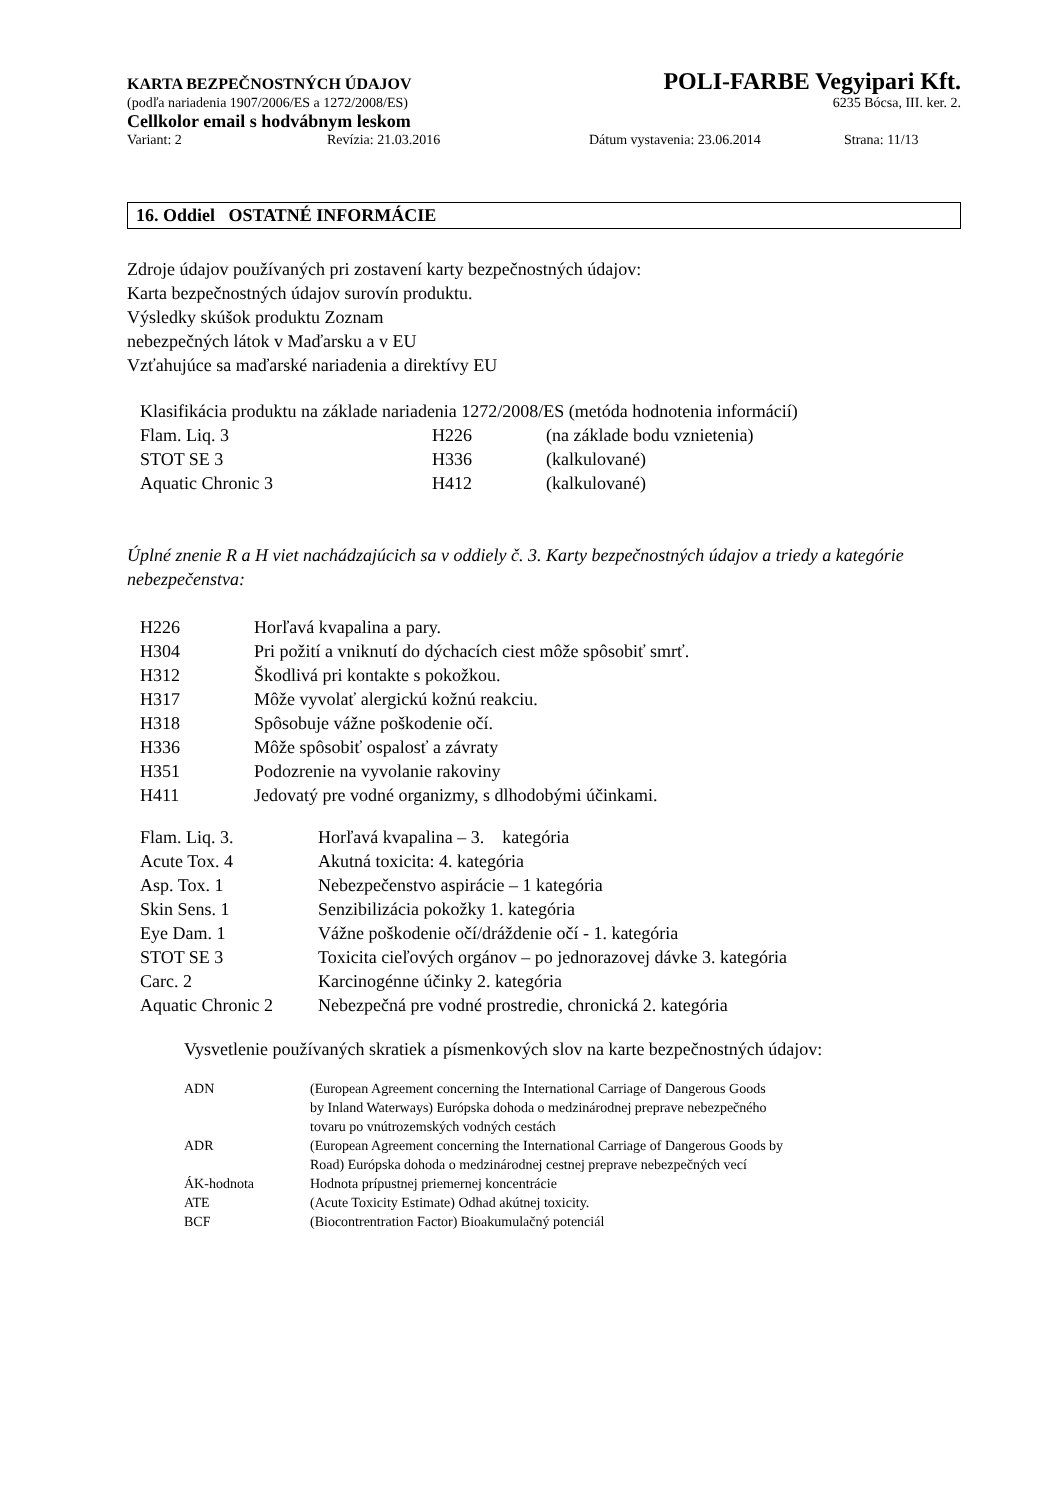KARTA BEZPEČNOSTNÝCH ÚDAJOV POLI-FARBE Vegyipari Kft.
(podľa nariadenia 1907/2006/ES a 1272/2008/ES) 6235 Bócsa, III. ker. 2.
Cellkolor email s hodvábnym leskom
Variant: 2 Revízia: 21.03.2016 Dátum vystavenia: 23.06.2014 Strana: 11/13
16. Oddiel OSTATNÉ INFORMÁCIE
Zdroje údajov používaných pri zostavení karty bezpečnostných údajov:
Karta bezpečnostných údajov surovín produktu.
Výsledky skúšok produktu Zoznam
nebezpečných látok v Maďarsku a v EU
Vzťahujúce sa maďarské nariadenia a direktívy EU
Klasifikácia produktu na základe nariadenia 1272/2008/ES (metóda hodnotenia informácií)
| Flam. Liq. 3 | H226 | (na základe bodu vznietenia) |
| STOT SE 3 | H336 | (kalkulované) |
| Aquatic Chronic 3 | H412 | (kalkulované) |
Úplné znenie R a H viet nachádzajúcich sa v oddiely č. 3. Karty bezpečnostných údajov a triedy a kategórie nebezpečenstva:
| H226 | Horľavá kvapalina a pary. |
| H304 | Pri požití a vniknutí do dýchacích ciest môže spôsobiť smrť. |
| H312 | Škodlivá pri kontakte s pokožkou. |
| H317 | Môže vyvolať alergickú kožnú reakciu. |
| H318 | Spôsobuje vážne poškodenie očí. |
| H336 | Môže spôsobiť ospalosť a závraty |
| H351 | Podozrenie na vyvolanie rakoviny |
| H411 | Jedovatý pre vodné organizmy, s dlhodobými účinkami. |
| Flam. Liq. 3. | Horľavá kvapalina – 3. kategória |
| Acute Tox. 4 | Akutná toxicita: 4. kategória |
| Asp. Tox. 1 | Nebezpečenstvo aspirácie – 1 kategória |
| Skin Sens. 1 | Senzibilizácia pokožky 1. kategória |
| Eye Dam. 1 | Vážne poškodenie očí/dráždenie očí - 1. kategória |
| STOT SE 3 | Toxicita cieľových orgánov – po jednorazovej dávke 3. kategória |
| Carc. 2 | Karcinogénne účinky 2. kategória |
| Aquatic Chronic 2 | Nebezpečná pre vodné prostredie, chronická 2. kategória |
Vysvetlenie používaných skratiek a písmenkových slov na karte bezpečnostných údajov:
| ADN | (European Agreement concerning the International Carriage of Dangerous Goods by Inland Waterways) Európska dohoda o medzinárodnej preprave nebezpečného tovaru po vnútrozemských vodných cestách |
| ADR | (European Agreement concerning the International Carriage of Dangerous Goods by Road) Európska dohoda o medzinárodnej cestnej preprave nebezpečných vecí |
| ÁK-hodnota | Hodnota prípustnej priemernej koncentrácie |
| ATE | (Acute Toxicity Estimate) Odhad akútnej toxicity. |
| BCF | (Biocontrentration Factor) Bioakumulačný potenciál |